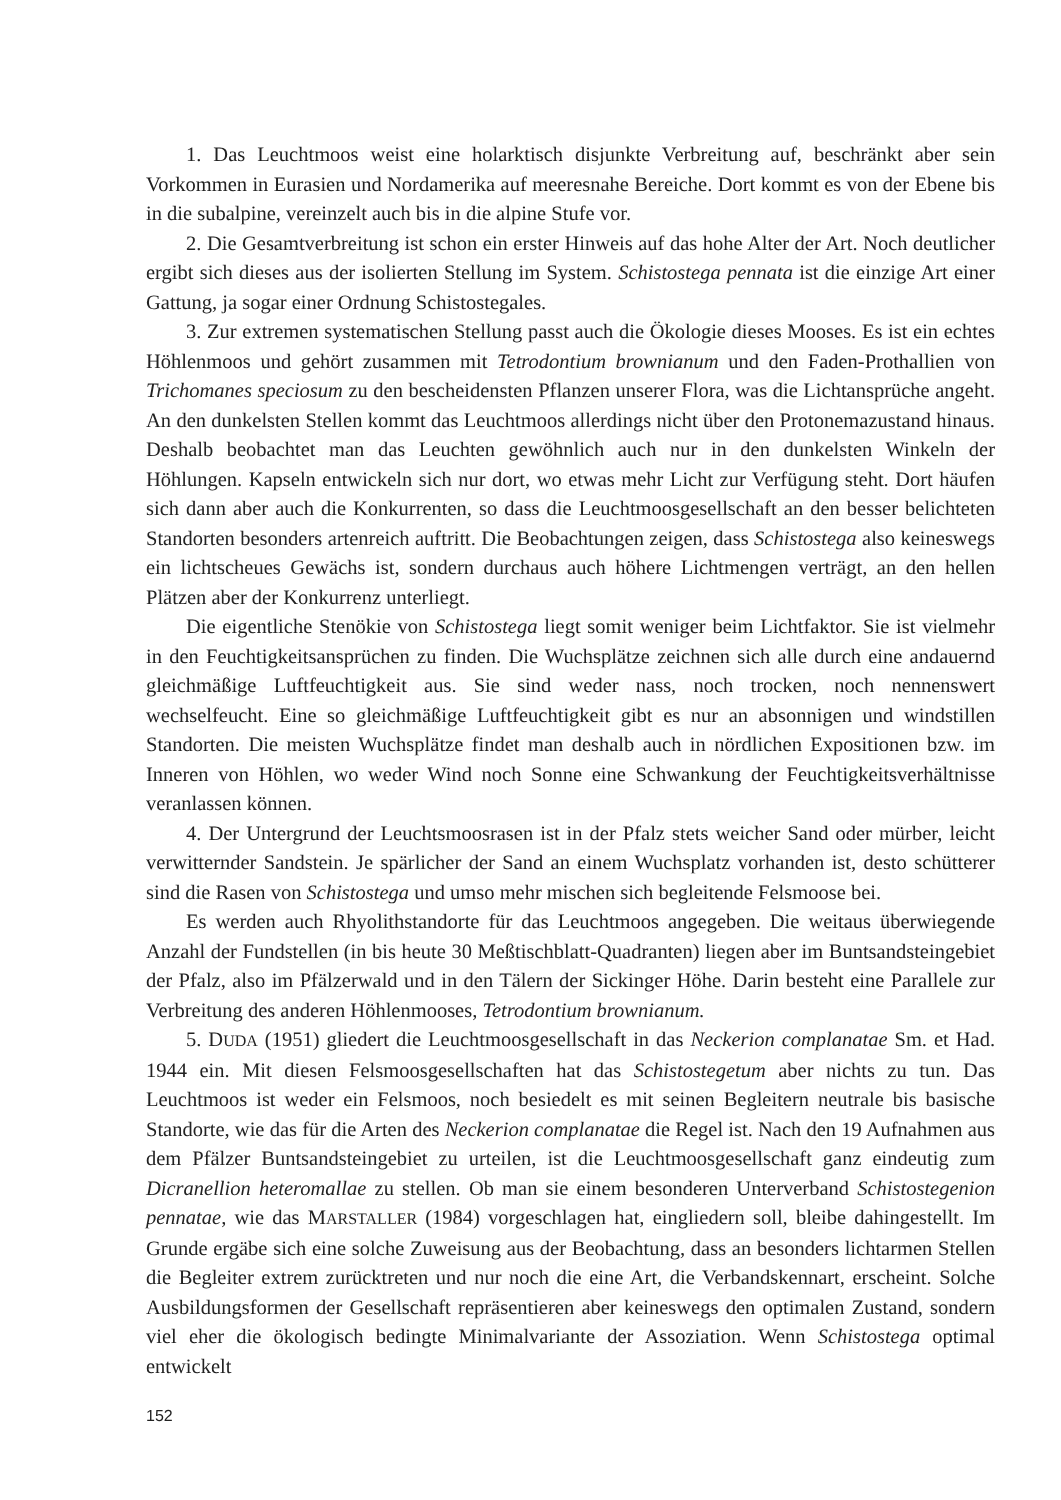1. Das Leuchtmoos weist eine holarktisch disjunkte Verbreitung auf, beschränkt aber sein Vorkommen in Eurasien und Nordamerika auf meeresnahe Bereiche. Dort kommt es von der Ebene bis in die subalpine, vereinzelt auch bis in die alpine Stufe vor.
2. Die Gesamtverbreitung ist schon ein erster Hinweis auf das hohe Alter der Art. Noch deutlicher ergibt sich dieses aus der isolierten Stellung im System. Schistostega pennata ist die einzige Art einer Gattung, ja sogar einer Ordnung Schistostegales.
3. Zur extremen systematischen Stellung passt auch die Ökologie dieses Mooses. Es ist ein echtes Höhlenmoos und gehört zusammen mit Tetrodontium brownianum und den Faden-Prothallien von Trichomanes speciosum zu den bescheidensten Pflanzen unserer Flora, was die Lichtansprüche angeht. An den dunkelsten Stellen kommt das Leuchtmoos allerdings nicht über den Protonemazustand hinaus. Deshalb beobachtet man das Leuchten gewöhnlich auch nur in den dunkelsten Winkeln der Höhlungen. Kapseln entwickeln sich nur dort, wo etwas mehr Licht zur Verfügung steht. Dort häufen sich dann aber auch die Konkurrenten, so dass die Leuchtmoosgesellschaft an den besser belichteten Standorten besonders artenreich auftritt. Die Beobachtungen zeigen, dass Schistostega also keineswegs ein lichtscheues Gewächs ist, sondern durchaus auch höhere Lichtmengen verträgt, an den hellen Plätzen aber der Konkurrenz unterliegt.
Die eigentliche Stenökie von Schistostega liegt somit weniger beim Lichtfaktor. Sie ist vielmehr in den Feuchtigkeitsansprüchen zu finden. Die Wuchsplätze zeichnen sich alle durch eine andauernd gleichmäßige Luftfeuchtigkeit aus. Sie sind weder nass, noch trocken, noch nennenswert wechselfeucht. Eine so gleichmäßige Luftfeuchtigkeit gibt es nur an absonnigen und windstillen Standorten. Die meisten Wuchsplätze findet man deshalb auch in nördlichen Expositionen bzw. im Inneren von Höhlen, wo weder Wind noch Sonne eine Schwankung der Feuchtigkeitsverhältnisse veranlassen können.
4. Der Untergrund der Leuchtsmoosrasen ist in der Pfalz stets weicher Sand oder mürber, leicht verwitternder Sandstein. Je spärlicher der Sand an einem Wuchsplatz vorhanden ist, desto schütterer sind die Rasen von Schistostega und umso mehr mischen sich begleitende Felsmoose bei.
Es werden auch Rhyolithstandorte für das Leuchtmoos angegeben. Die weitaus überwiegende Anzahl der Fundstellen (in bis heute 30 Meßtischblatt-Quadranten) liegen aber im Buntsandsteingebiet der Pfalz, also im Pfälzerwald und in den Tälern der Sickinger Höhe. Darin besteht eine Parallele zur Verbreitung des anderen Höhlenmooses, Tetrodontium brownianum.
5. DUDA (1951) gliedert die Leuchtmoosgesellschaft in das Neckerion complanatae Sm. et Had. 1944 ein. Mit diesen Felsmoosgesellschaften hat das Schistostegetum aber nichts zu tun. Das Leuchtmoos ist weder ein Felsmoos, noch besiedelt es mit seinen Begleitern neutrale bis basische Standorte, wie das für die Arten des Neckerion complanatae die Regel ist. Nach den 19 Aufnahmen aus dem Pfälzer Buntsandsteingebiet zu urteilen, ist die Leuchtmoosgesellschaft ganz eindeutig zum Dicranellion heteromallae zu stellen. Ob man sie einem besonderen Unterverband Schistostegenion pennatae, wie das MARSTALLER (1984) vorgeschlagen hat, eingliedern soll, bleibe dahingestellt. Im Grunde ergäbe sich eine solche Zuweisung aus der Beobachtung, dass an besonders lichtarmen Stellen die Begleiter extrem zurücktreten und nur noch die eine Art, die Verbandskennart, erscheint. Solche Ausbildungsformen der Gesellschaft repräsentieren aber keineswegs den optimalen Zustand, sondern viel eher die ökologisch bedingte Minimalvariante der Assoziation. Wenn Schistostega optimal entwickelt
152